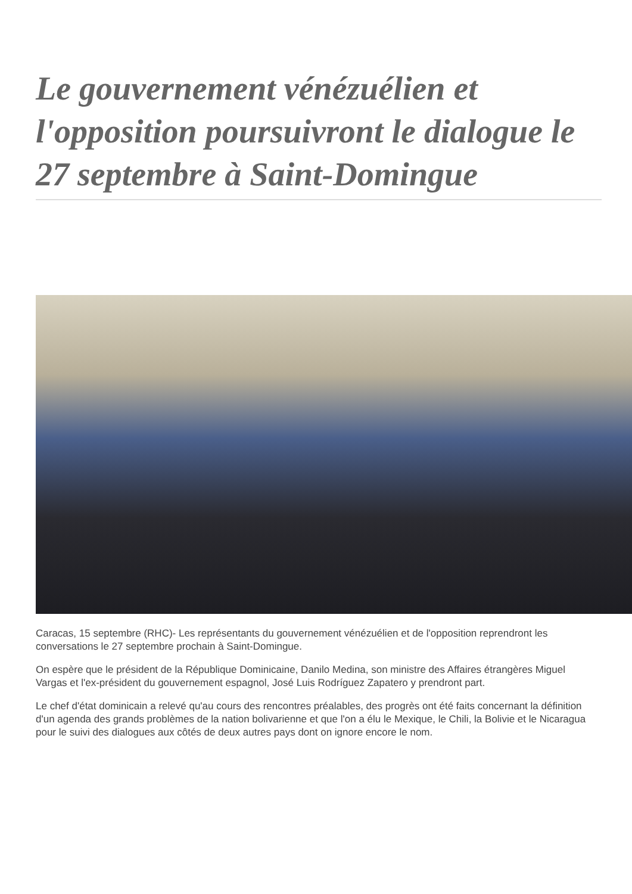Le gouvernement vénézuélien et l'opposition poursuivront le dialogue le 27 septembre à Saint-Domingue
Caracas, 15 septembre (RHC)- Les représentants du gouvernement vénézuélien et de l'opposition reprendront les conversations le 27 septembre prochain à Saint-Domingue.
On espère que le président de la République Dominicaine, Danilo Medina, son ministre des Affaires étrangères Miguel Vargas et l'ex-président du gouvernement espagnol, José Luis Rodríguez Zapatero y prendront part.
Le chef d'état dominicain a relevé qu'au cours des rencontres préalables, des progrès ont été faits concernant la définition d'un agenda des grands problèmes de la nation bolivarienne et que l'on a élu le Mexique, le Chili, la Bolivie et le Nicaragua pour le suivi des dialogues aux côtés de deux autres pays dont on ignore encore le nom.